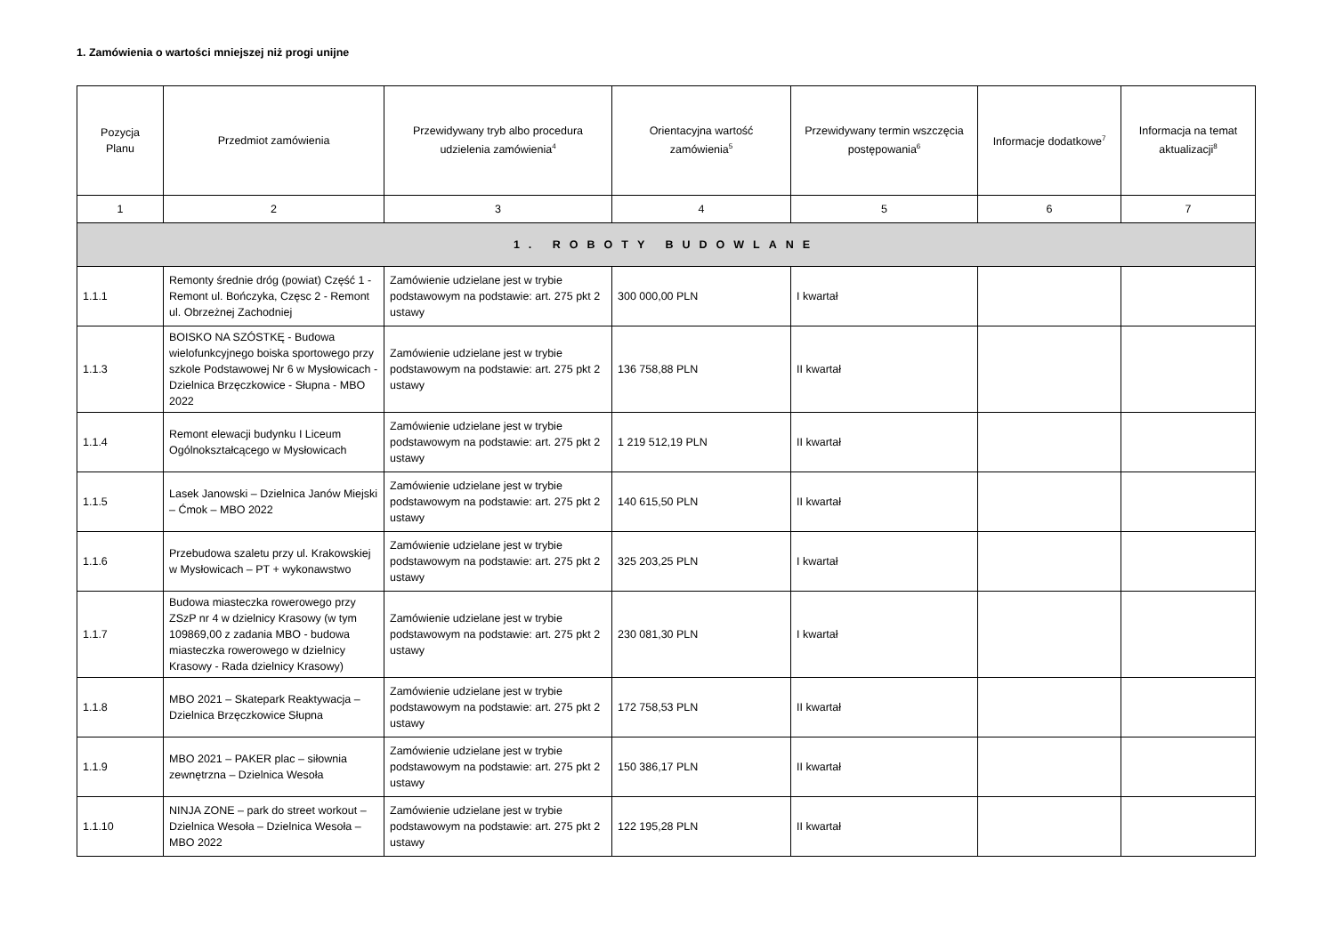1. Zamówienia o wartości mniejszej niż progi unijne
| Pozycja Planu | Przedmiot zamówienia | Przewidywany tryb albo procedura udzielenia zamówienia<sup>4</sup> | Orientacyjna wartość zamówienia<sup>5</sup> | Przewidywany termin wszczęcia postępowania<sup>6</sup> | Informacje dodatkowe<sup>7</sup> | Informacja na temat aktualizacji<sup>8</sup> |
| --- | --- | --- | --- | --- | --- | --- |
| 1 | 2 | 3 | 4 | 5 | 6 | 7 |
| 1. ROBOTY BUDOWLANE | | | | | | |
| 1.1.1 | Remonty średnie dróg (powiat) Część 1 - Remont ul. Bończyka, Częsc 2 - Remont ul. Obrzeżnej Zachodniej | Zamówienie udzielane jest w trybie podstawowym na podstawie: art. 275 pkt 2 ustawy | 300 000,00 PLN | I kwartał | | |
| 1.1.3 | BOISKO NA SZÓSTKĘ - Budowa wielofunkcyjnego boiska sportowego przy szkole Podstawowej Nr 6 w Mysłowicach - Dzielnica Brzęczkowice - Słupna - MBO 2022 | Zamówienie udzielane jest w trybie podstawowym na podstawie: art. 275 pkt 2 ustawy | 136 758,88 PLN | II kwartał | | |
| 1.1.4 | Remont elewacji budynku I Liceum Ogólnokształcącego w Mysłowicach | Zamówienie udzielane jest w trybie podstawowym na podstawie: art. 275 pkt 2 ustawy | 1 219 512,19 PLN | II kwartał | | |
| 1.1.5 | Lasek Janowski – Dzielnica Janów Miejski – Ćmok – MBO 2022 | Zamówienie udzielane jest w trybie podstawowym na podstawie: art. 275 pkt 2 ustawy | 140 615,50 PLN | II kwartał | | |
| 1.1.6 | Przebudowa szaletu przy ul. Krakowskiej w Mysłowicach – PT + wykonawstwo | Zamówienie udzielane jest w trybie podstawowym na podstawie: art. 275 pkt 2 ustawy | 325 203,25 PLN | I kwartał | | |
| 1.1.7 | Budowa miasteczka rowerowego przy ZSzP nr 4 w dzielnicy Krasowy (w tym 109869,00 z zadania MBO - budowa miasteczka rowerowego w dzielnicy Krasowy - Rada dzielnicy Krasowy) | Zamówienie udzielane jest w trybie podstawowym na podstawie: art. 275 pkt 2 ustawy | 230 081,30 PLN | I kwartał | | |
| 1.1.8 | MBO 2021 – Skatepark Reaktywacja – Dzielnica Brzęczkowice Słupna | Zamówienie udzielane jest w trybie podstawowym na podstawie: art. 275 pkt 2 ustawy | 172 758,53 PLN | II kwartał | | |
| 1.1.9 | MBO 2021 – PAKER plac – siłownia zewnętrzna – Dzielnica Wesoła | Zamówienie udzielane jest w trybie podstawowym na podstawie: art. 275 pkt 2 ustawy | 150 386,17 PLN | II kwartał | | |
| 1.1.10 | NINJA ZONE – park do street workout – Dzielnica Wesoła – Dzielnica Wesoła – MBO 2022 | Zamówienie udzielane jest w trybie podstawowym na podstawie: art. 275 pkt 2 ustawy | 122 195,28 PLN | II kwartał | | |